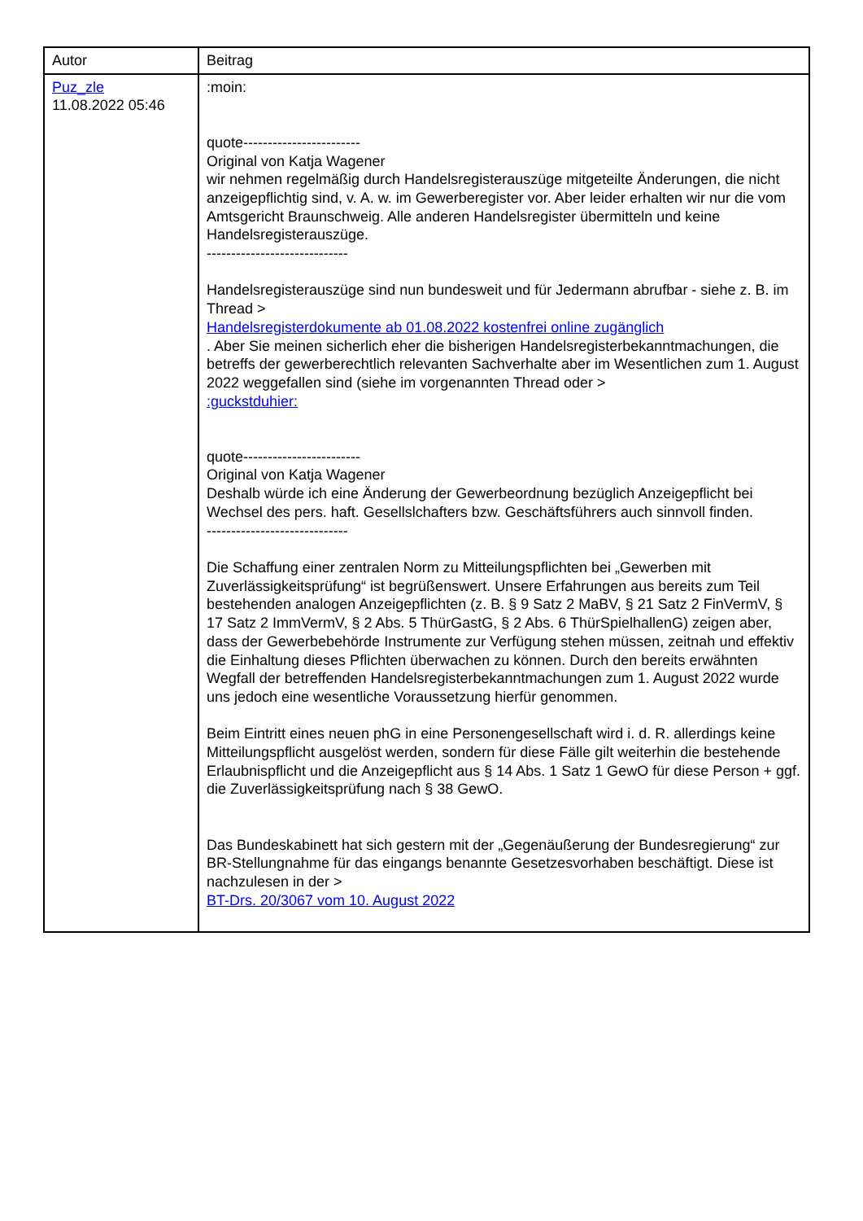| Autor | Beitrag |
| --- | --- |
| Puz_zle 11.08.2022 05:46 | :moin: quote------------------------ Original von Katja Wagener wir nehmen regelmäßig durch Handelsregisterauszüge mitgeteilte Änderungen, die nicht anzeigepflichtig sind, v. A. w. im Gewerberegister vor. Aber leider erhalten wir nur die vom Amtsgericht Braunschweig. Alle anderen Handelsregister übermitteln und keine Handelsregisterauszüge. ----------------------------- Handelsregisterauszüge sind nun bundesweit und für Jedermann abrufbar - siehe z. B. im Thread > Handelsregisterdokumente ab 01.08.2022 kostenfrei online zugänglich . Aber Sie meinen sicherlich eher die bisherigen Handelsregisterbekanntmachungen, die betreffs der gewerberechtlich relevanten Sachverhalte aber im Wesentlichen zum 1. August 2022 weggefallen sind (siehe im vorgenannten Thread oder > :guckstduhier: quote------------------------ Original von Katja Wagener Deshalb würde ich eine Änderung der Gewerbeordnung bezüglich Anzeigepflicht bei Wechsel des pers. haft. Gesellslchafters bzw. Geschäftsführers auch sinnvoll finden. ----------------------------- Die Schaffung einer zentralen Norm zu Mitteilungspflichten bei „Gewerben mit Zuverlässigkeitsprüfung“ ist begrüßenswert. Unsere Erfahrungen aus bereits zum Teil bestehenden analogen Anzeigepflichten (z. B. § 9 Satz 2 MaBV, § 21 Satz 2 FinVermV, § 17 Satz 2 ImmVermV, § 2 Abs. 5 ThürGastG, § 2 Abs. 6 ThürSpielhallenG) zeigen aber, dass der Gewerbebehörde Instrumente zur Verfügung stehen müssen, zeitnah und effektiv die Einhaltung dieses Pflichten überwachen zu können. Durch den bereits erwähnten Wegfall der betreffenden Handelsregisterbekanntmachungen zum 1. August 2022 wurde uns jedoch eine wesentliche Voraussetzung hierfür genommen. Beim Eintritt eines neuen phG in eine Personengesellschaft wird i. d. R. allerdings keine Mitteilungspflicht ausgelöst werden, sondern für diese Fälle gilt weiterhin die bestehende Erlaubnispflicht und die Anzeigepflicht aus § 14 Abs. 1 Satz 1 GewO für diese Person + ggf. die Zuverlässigkeitsprüfung nach § 38 GewO. Das Bundeskabinett hat sich gestern mit der „Gegenäußerung der Bundesregierung“ zur BR-Stellungnahme für das eingangs benannte Gesetzesvorhaben beschäftigt. Diese ist nachzulesen in der > BT-Drs. 20/3067 vom 10. August 2022 |